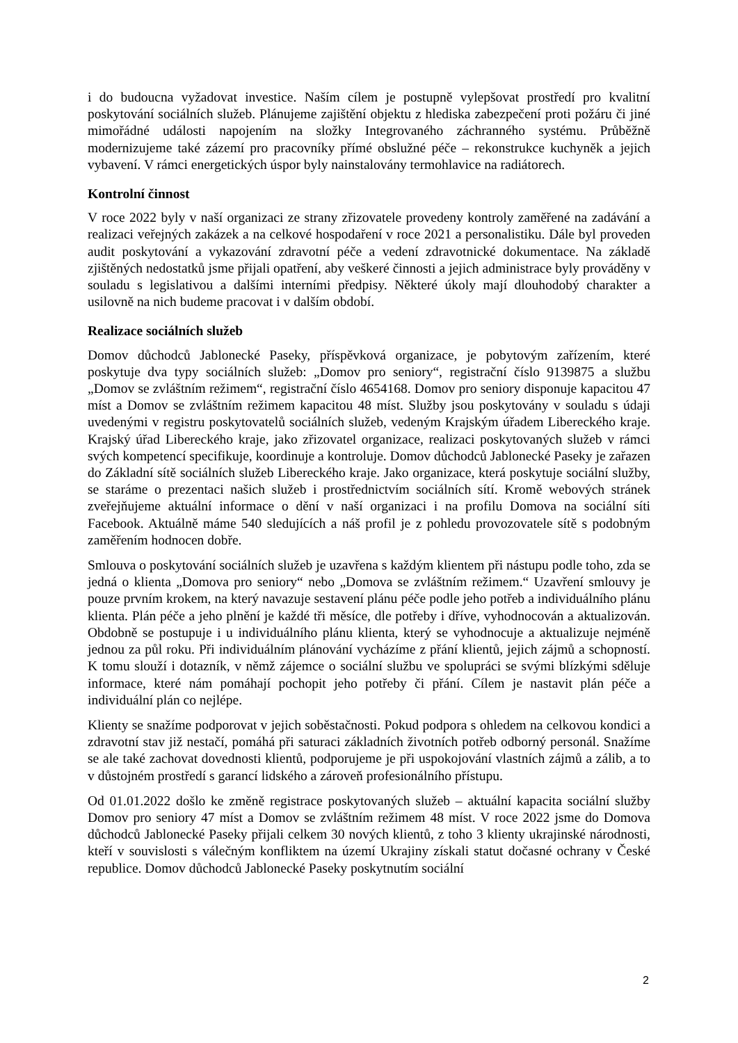i do budoucna vyžadovat investice. Naším cílem je postupně vylepšovat prostředí pro kvalitní poskytování sociálních služeb. Plánujeme zajištění objektu z hlediska zabezpečení proti požáru či jiné mimořádné události napojením na složky Integrovaného záchranného systému. Průběžně modernizujeme také zázemí pro pracovníky přímé obslužné péče – rekonstrukce kuchyněk a jejich vybavení. V rámci energetických úspor byly nainstalovány termohlavice na radiátorech.
Kontrolní činnost
V roce 2022 byly v naší organizaci ze strany zřizovatele provedeny kontroly zaměřené na zadávání a realizaci veřejných zakázek a na celkové hospodaření v roce 2021 a personalistiku. Dále byl proveden audit poskytování a vykazování zdravotní péče a vedení zdravotnické dokumentace. Na základě zjištěných nedostatků jsme přijali opatření, aby veškeré činnosti a jejich administrace byly prováděny v souladu s legislativou a dalšími interními předpisy. Některé úkoly mají dlouhodobý charakter a usilovně na nich budeme pracovat i v dalším období.
Realizace sociálních služeb
Domov důchodců Jablonecké Paseky, příspěvková organizace, je pobytovým zařízením, které poskytuje dva typy sociálních služeb: „Domov pro seniory“, registrační číslo 9139875 a službu „Domov se zvláštním režimem“, registrační číslo 4654168. Domov pro seniory disponuje kapacitou 47 míst a Domov se zvláštním režimem kapacitou 48 míst. Služby jsou poskytovány v souladu s údaji uvedenými v registru poskytovatelů sociálních služeb, vedeným Krajským úřadem Libereckého kraje. Krajský úřad Libereckého kraje, jako zřizovatel organizace, realizaci poskytovaných služeb v rámci svých kompetencí specifikuje, koordinuje a kontroluje. Domov důchodců Jablonecké Paseky je zařazen do Základní sítě sociálních služeb Libereckého kraje. Jako organizace, která poskytuje sociální služby, se staráme o prezentaci našich služeb i prostřednictvím sociálních sítí. Kromě webových stránek zveřejňujeme aktuální informace o dění v naší organizaci i na profilu Domova na sociální síti Facebook. Aktuálně máme 540 sledujících a náš profil je z pohledu provozovatele sítě s podobným zaměřením hodnocen dobře.
Smlouva o poskytování sociálních služeb je uzavřena s každým klientem při nástupu podle toho, zda se jedná o klienta „Domova pro seniory“ nebo „Domova se zvláštním režimem.“ Uzavření smlouvy je pouze prvním krokem, na který navazuje sestavení plánu péče podle jeho potřeb a individuálního plánu klienta. Plán péče a jeho plnění je každé tři měsíce, dle potřeby i dříve, vyhodnocován a aktualizován. Obdobně se postupuje i u individuálního plánu klienta, který se vyhodnocuje a aktualizuje nejméně jednou za půl roku. Při individuálním plánování vycházíme z přání klientů, jejich zájmů a schopností. K tomu slouží i dotazník, v němž zájemce o sociální službu ve spolupráci se svými blízkými sděluje informace, které nám pomáhají pochopit jeho potřeby či přání. Cílem je nastavit plán péče a individuální plán co nejlépe.
Klienty se snažíme podporovat v jejich soběstačnosti. Pokud podpora s ohledem na celkovou kondici a zdravotní stav již nestačí, pomáhá při saturaci základních životních potřeb odborný personál. Snažíme se ale také zachovat dovednosti klientů, podporujeme je při uspokojování vlastních zájmů a zálib, a to v důstojném prostředí s garancí lidského a zároveň profesionálního přístupu.
Od 01.01.2022 došlo ke změně registrace poskytovaných služeb – aktuální kapacita sociální služby Domov pro seniory 47 míst a Domov se zvláštním režimem 48 míst. V roce 2022 jsme do Domova důchodců Jablonecké Paseky přijali celkem 30 nových klientů, z toho 3 klienty ukrajinské národnosti, kteří v souvislosti s válečným konfliktem na území Ukrajiny získali statut dočasné ochrany v České republice. Domov důchodců Jablonecké Paseky poskytnutím sociální
2